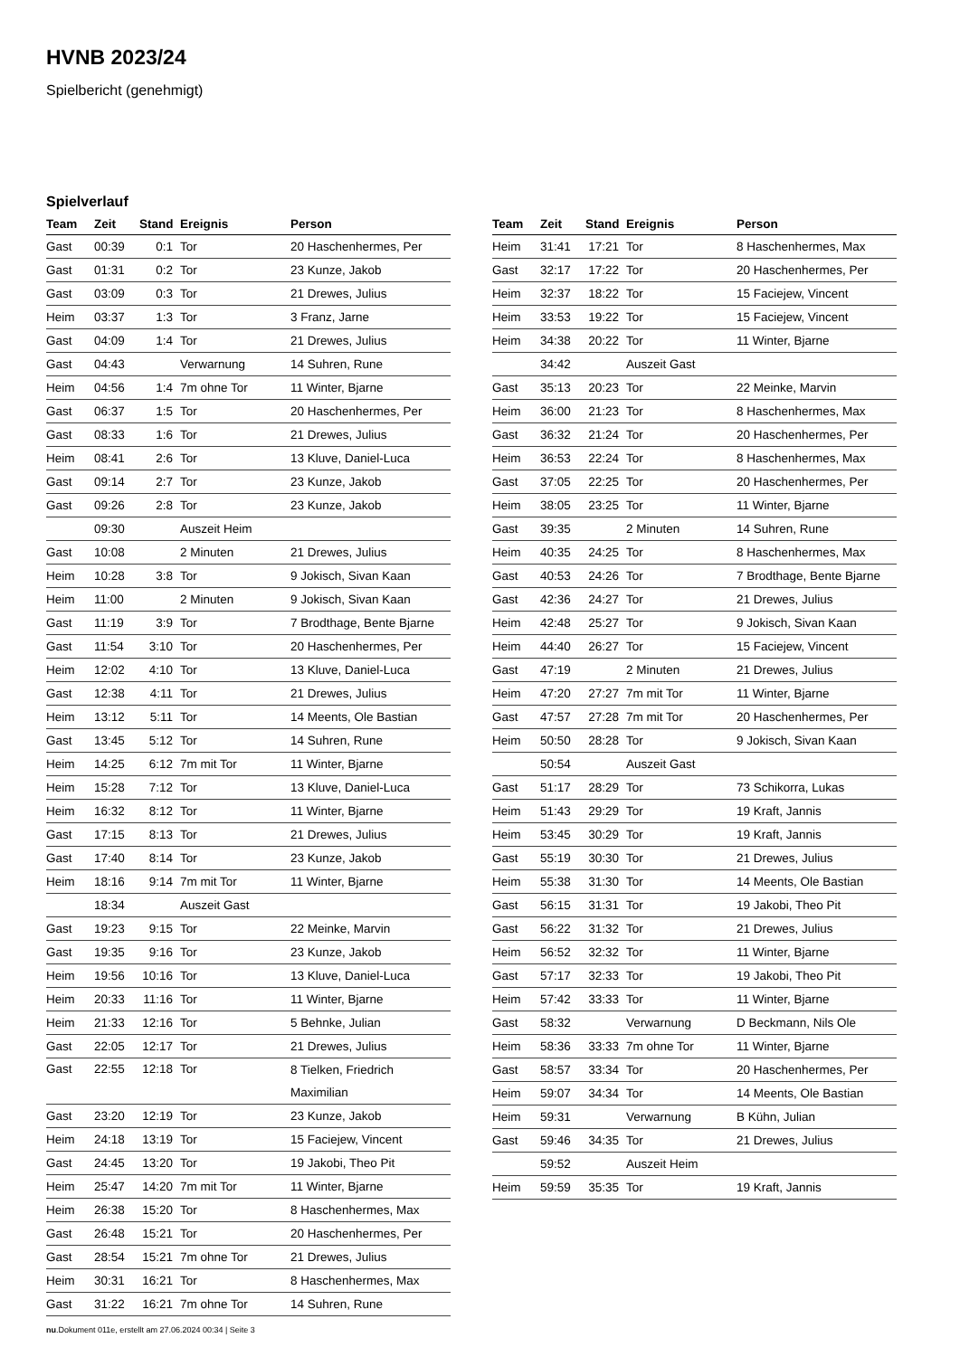HVNB 2023/24
Spielbericht (genehmigt)
Spielverlauf
| Team | Zeit | Stand | Ereignis | Person |
| --- | --- | --- | --- | --- |
| Gast | 00:39 | 0:1 | Tor | 20 Haschenhermes, Per |
| Gast | 01:31 | 0:2 | Tor | 23 Kunze, Jakob |
| Gast | 03:09 | 0:3 | Tor | 21 Drewes, Julius |
| Heim | 03:37 | 1:3 | Tor | 3 Franz, Jarne |
| Gast | 04:09 | 1:4 | Tor | 21 Drewes, Julius |
| Gast | 04:43 | | Verwarnung | 14 Suhren, Rune |
| Heim | 04:56 | 1:4 | 7m ohne Tor | 11 Winter, Bjarne |
| Gast | 06:37 | 1:5 | Tor | 20 Haschenhermes, Per |
| Gast | 08:33 | 1:6 | Tor | 21 Drewes, Julius |
| Heim | 08:41 | 2:6 | Tor | 13 Kluve, Daniel-Luca |
| Gast | 09:14 | 2:7 | Tor | 23 Kunze, Jakob |
| Gast | 09:26 | 2:8 | Tor | 23 Kunze, Jakob |
| | 09:30 | | Auszeit Heim | |
| Gast | 10:08 | | 2 Minuten | 21 Drewes, Julius |
| Heim | 10:28 | 3:8 | Tor | 9 Jokisch, Sivan Kaan |
| Heim | 11:00 | | 2 Minuten | 9 Jokisch, Sivan Kaan |
| Gast | 11:19 | 3:9 | Tor | 7 Brodthage, Bente Bjarne |
| Gast | 11:54 | 3:10 | Tor | 20 Haschenhermes, Per |
| Heim | 12:02 | 4:10 | Tor | 13 Kluve, Daniel-Luca |
| Gast | 12:38 | 4:11 | Tor | 21 Drewes, Julius |
| Heim | 13:12 | 5:11 | Tor | 14 Meents, Ole Bastian |
| Gast | 13:45 | 5:12 | Tor | 14 Suhren, Rune |
| Heim | 14:25 | 6:12 | 7m mit Tor | 11 Winter, Bjarne |
| Heim | 15:28 | 7:12 | Tor | 13 Kluve, Daniel-Luca |
| Heim | 16:32 | 8:12 | Tor | 11 Winter, Bjarne |
| Gast | 17:15 | 8:13 | Tor | 21 Drewes, Julius |
| Gast | 17:40 | 8:14 | Tor | 23 Kunze, Jakob |
| Heim | 18:16 | 9:14 | 7m mit Tor | 11 Winter, Bjarne |
| | 18:34 | | Auszeit Gast | |
| Gast | 19:23 | 9:15 | Tor | 22 Meinke, Marvin |
| Gast | 19:35 | 9:16 | Tor | 23 Kunze, Jakob |
| Heim | 19:56 | 10:16 | Tor | 13 Kluve, Daniel-Luca |
| Heim | 20:33 | 11:16 | Tor | 11 Winter, Bjarne |
| Heim | 21:33 | 12:16 | Tor | 5 Behnke, Julian |
| Gast | 22:05 | 12:17 | Tor | 21 Drewes, Julius |
| Gast | 22:55 | 12:18 | Tor | 8 Tielken, Friedrich Maximilian |
| Gast | 23:20 | 12:19 | Tor | 23 Kunze, Jakob |
| Heim | 24:18 | 13:19 | Tor | 15 Faciejew, Vincent |
| Gast | 24:45 | 13:20 | Tor | 19 Jakobi, Theo Pit |
| Heim | 25:47 | 14:20 | 7m mit Tor | 11 Winter, Bjarne |
| Heim | 26:38 | 15:20 | Tor | 8 Haschenhermes, Max |
| Gast | 26:48 | 15:21 | Tor | 20 Haschenhermes, Per |
| Gast | 28:54 | 15:21 | 7m ohne Tor | 21 Drewes, Julius |
| Heim | 30:31 | 16:21 | Tor | 8 Haschenhermes, Max |
| Gast | 31:22 | 16:21 | 7m ohne Tor | 14 Suhren, Rune |
| Team | Zeit | Stand | Ereignis | Person |
| --- | --- | --- | --- | --- |
| Heim | 31:41 | 17:21 | Tor | 8 Haschenhermes, Max |
| Gast | 32:17 | 17:22 | Tor | 20 Haschenhermes, Per |
| Heim | 32:37 | 18:22 | Tor | 15 Faciejew, Vincent |
| Heim | 33:53 | 19:22 | Tor | 15 Faciejew, Vincent |
| Heim | 34:38 | 20:22 | Tor | 11 Winter, Bjarne |
| | 34:42 | | Auszeit Gast | |
| Gast | 35:13 | 20:23 | Tor | 22 Meinke, Marvin |
| Heim | 36:00 | 21:23 | Tor | 8 Haschenhermes, Max |
| Gast | 36:32 | 21:24 | Tor | 20 Haschenhermes, Per |
| Heim | 36:53 | 22:24 | Tor | 8 Haschenhermes, Max |
| Gast | 37:05 | 22:25 | Tor | 20 Haschenhermes, Per |
| Heim | 38:05 | 23:25 | Tor | 11 Winter, Bjarne |
| Gast | 39:35 | | 2 Minuten | 14 Suhren, Rune |
| Heim | 40:35 | 24:25 | Tor | 8 Haschenhermes, Max |
| Gast | 40:53 | 24:26 | Tor | 7 Brodthage, Bente Bjarne |
| Gast | 42:36 | 24:27 | Tor | 21 Drewes, Julius |
| Heim | 42:48 | 25:27 | Tor | 9 Jokisch, Sivan Kaan |
| Heim | 44:40 | 26:27 | Tor | 15 Faciejew, Vincent |
| Gast | 47:19 | | 2 Minuten | 21 Drewes, Julius |
| Heim | 47:20 | 27:27 | 7m mit Tor | 11 Winter, Bjarne |
| Gast | 47:57 | 27:28 | 7m mit Tor | 20 Haschenhermes, Per |
| Heim | 50:50 | 28:28 | Tor | 9 Jokisch, Sivan Kaan |
| | 50:54 | | Auszeit Gast | |
| Gast | 51:17 | 28:29 | Tor | 73 Schikorra, Lukas |
| Heim | 51:43 | 29:29 | Tor | 19 Kraft, Jannis |
| Heim | 53:45 | 30:29 | Tor | 19 Kraft, Jannis |
| Gast | 55:19 | 30:30 | Tor | 21 Drewes, Julius |
| Heim | 55:38 | 31:30 | Tor | 14 Meents, Ole Bastian |
| Gast | 56:15 | 31:31 | Tor | 19 Jakobi, Theo Pit |
| Gast | 56:22 | 31:32 | Tor | 21 Drewes, Julius |
| Heim | 56:52 | 32:32 | Tor | 11 Winter, Bjarne |
| Gast | 57:17 | 32:33 | Tor | 19 Jakobi, Theo Pit |
| Heim | 57:42 | 33:33 | Tor | 11 Winter, Bjarne |
| Gast | 58:32 | | Verwarnung | D Beckmann, Nils Ole |
| Heim | 58:36 | 33:33 | 7m ohne Tor | 11 Winter, Bjarne |
| Gast | 58:57 | 33:34 | Tor | 20 Haschenhermes, Per |
| Heim | 59:07 | 34:34 | Tor | 14 Meents, Ole Bastian |
| Heim | 59:31 | | Verwarnung | B Kühn, Julian |
| Gast | 59:46 | 34:35 | Tor | 21 Drewes, Julius |
| | 59:52 | | Auszeit Heim | |
| Heim | 59:59 | 35:35 | Tor | 19 Kraft, Jannis |
nu.Dokument 011e, erstellt am 27.06.2024 00:34 | Seite 3